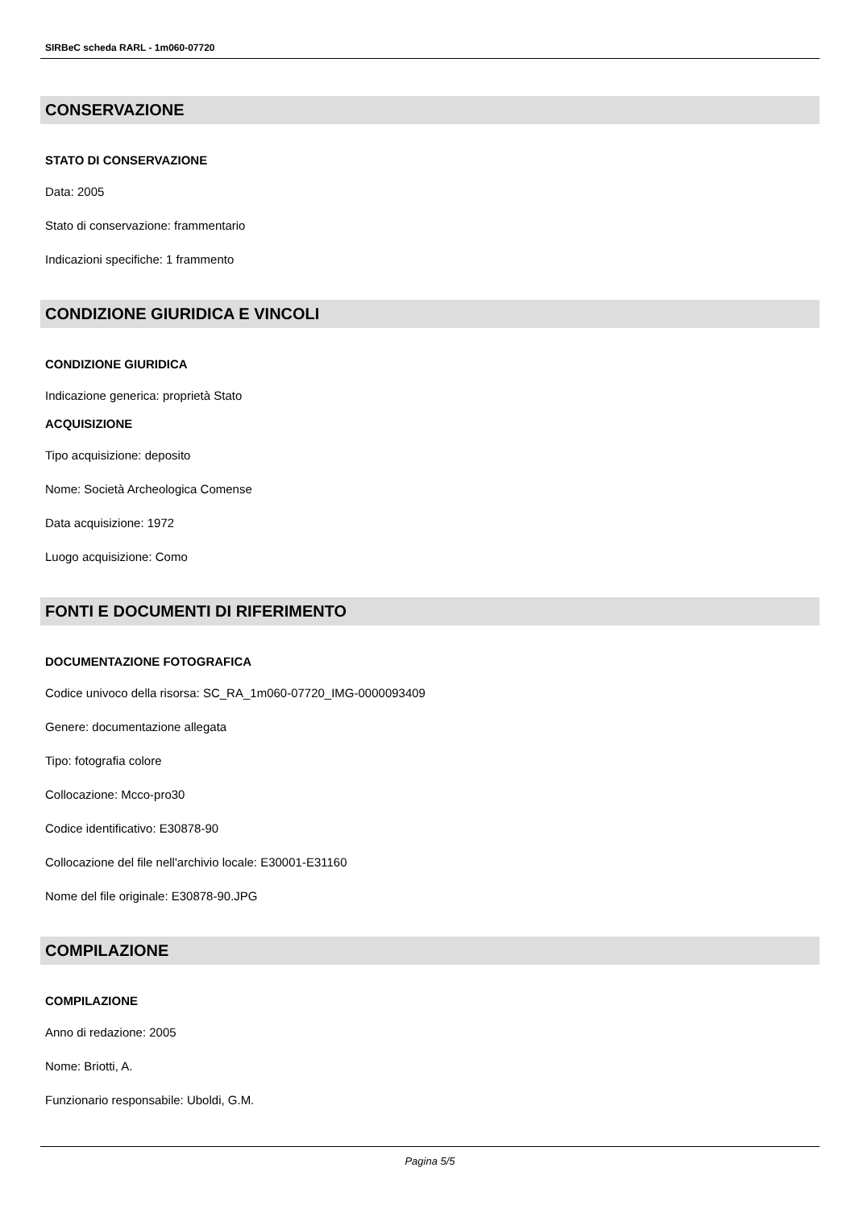SIRBeC scheda RARL - 1m060-07720
CONSERVAZIONE
STATO DI CONSERVAZIONE
Data: 2005
Stato di conservazione: frammentario
Indicazioni specifiche: 1 frammento
CONDIZIONE GIURIDICA E VINCOLI
CONDIZIONE GIURIDICA
Indicazione generica: proprietà Stato
ACQUISIZIONE
Tipo acquisizione: deposito
Nome: Società Archeologica Comense
Data acquisizione: 1972
Luogo acquisizione: Como
FONTI E DOCUMENTI DI RIFERIMENTO
DOCUMENTAZIONE FOTOGRAFICA
Codice univoco della risorsa: SC_RA_1m060-07720_IMG-0000093409
Genere: documentazione allegata
Tipo: fotografia colore
Collocazione: Mcco-pro30
Codice identificativo: E30878-90
Collocazione del file nell'archivio locale: E30001-E31160
Nome del file originale: E30878-90.JPG
COMPILAZIONE
COMPILAZIONE
Anno di redazione: 2005
Nome: Briotti, A.
Funzionario responsabile: Uboldi, G.M.
Pagina 5/5